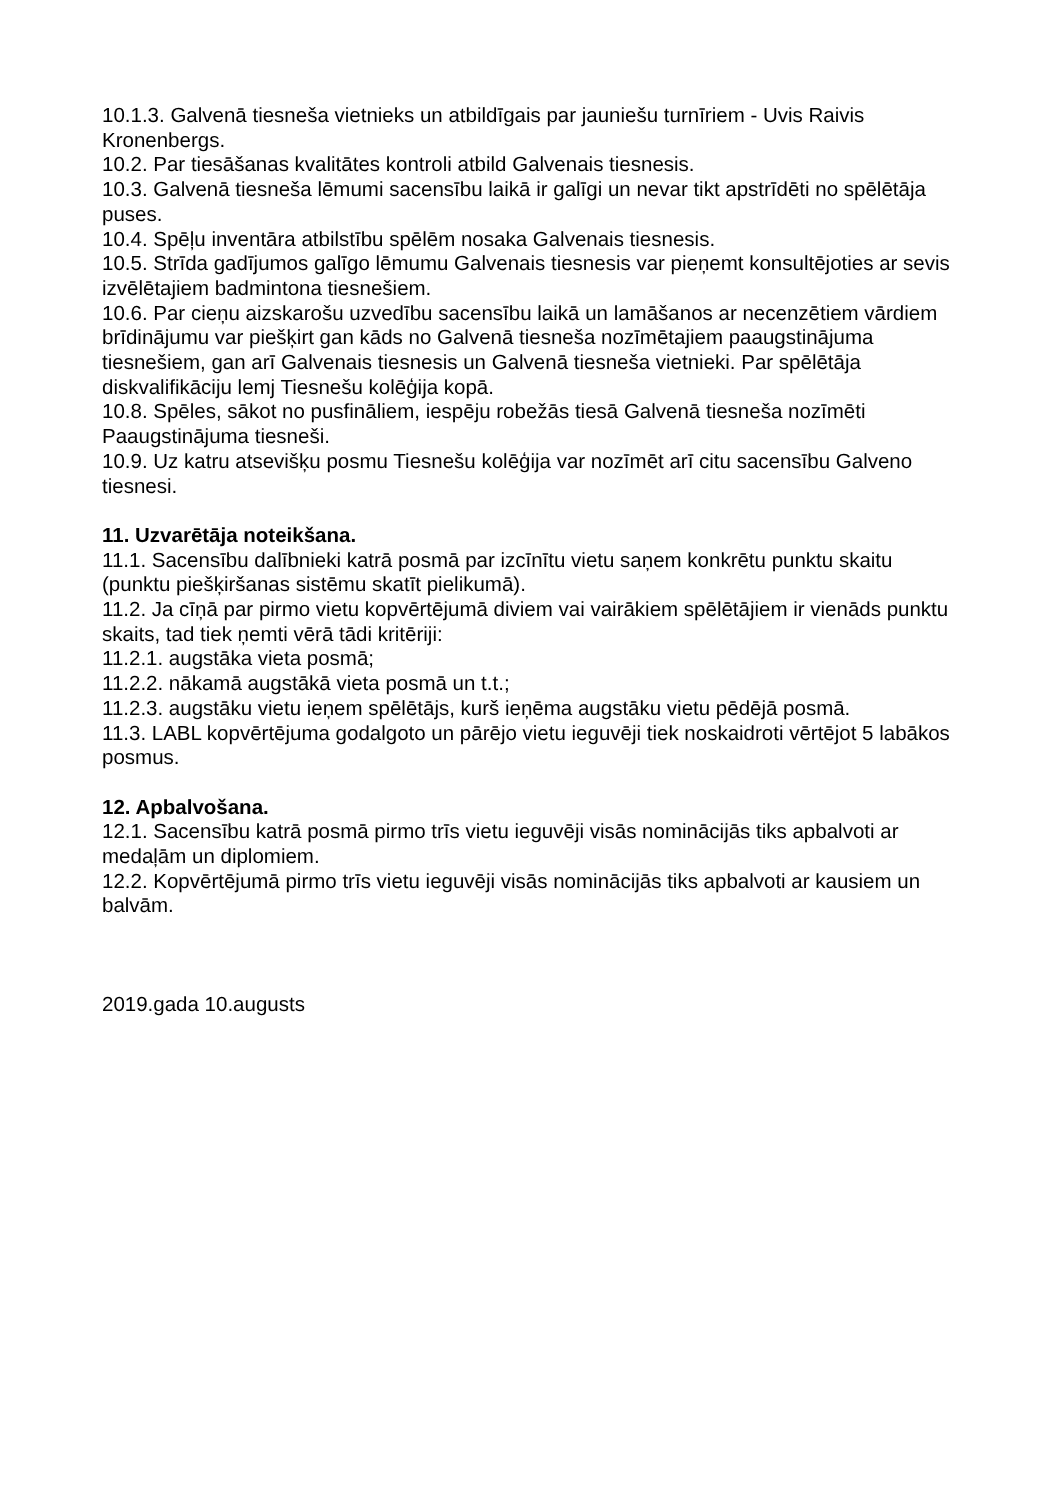10.1.3. Galvenā tiesneša vietnieks un atbildīgais par jauniešu turnīriem - Uvis Raivis Kronenbergs.
10.2. Par tiesāšanas kvalitātes kontroli atbild Galvenais tiesnesis.
10.3. Galvenā tiesneša lēmumi sacensību laikā ir galīgi un nevar tikt apstrīdēti no spēlētāja puses.
10.4. Spēļu inventāra atbilstību spēlēm nosaka Galvenais tiesnesis.
10.5. Strīda gadījumos galīgo lēmumu Galvenais tiesnesis var pieņemt konsultējoties ar sevis izvēlētajiem badmintona tiesnešiem.
10.6. Par cieņu aizskarošu uzvedību sacensību laikā un lamāšanos ar necenzētiem vārdiem brīdinājumu var piešķirt gan kāds no Galvenā tiesneša nozīmētajiem paaugstinājuma tiesnešiem, gan arī Galvenais tiesnesis un Galvenā tiesneša vietnieki. Par spēlētāja diskvalifikāciju lemj Tiesnešu kolēģija kopā.
10.8. Spēles, sākot no pusfināliem, iespēju robežās tiesā Galvenā tiesneša nozīmēti Paaugstinājuma tiesneši.
10.9. Uz katru atsevišķu posmu Tiesnešu kolēģija var nozīmēt arī citu sacensību Galveno tiesnesi.
11. Uzvarētāja noteikšana.
11.1. Sacensību dalībnieki katrā posmā par izcīnītu vietu saņem konkrētu punktu skaitu (punktu piešķiršanas sistēmu skatīt pielikumā).
11.2. Ja cīņā par pirmo vietu kopvērtējumā diviem vai vairākiem spēlētājiem ir vienāds punktu skaits, tad tiek ņemti vērā tādi kritēriji:
11.2.1. augstāka vieta posmā;
11.2.2. nākamā augstākā vieta posmā un t.t.;
11.2.3. augstāku vietu ieņem spēlētājs, kurš ieņēma augstāku vietu pēdējā posmā.
11.3. LABL kopvērtējuma godalgoto un pārējo vietu ieguvēji tiek noskaidroti vērtējot 5 labākos posmus.
12. Apbalvošana.
12.1. Sacensību katrā posmā pirmo trīs vietu ieguvēji visās nominācijās tiks apbalvoti ar medaļām un diplomiem.
12.2. Kopvērtējumā pirmo trīs vietu ieguvēji visās nominācijās tiks apbalvoti ar kausiem un balvām.
2019.gada 10.augusts